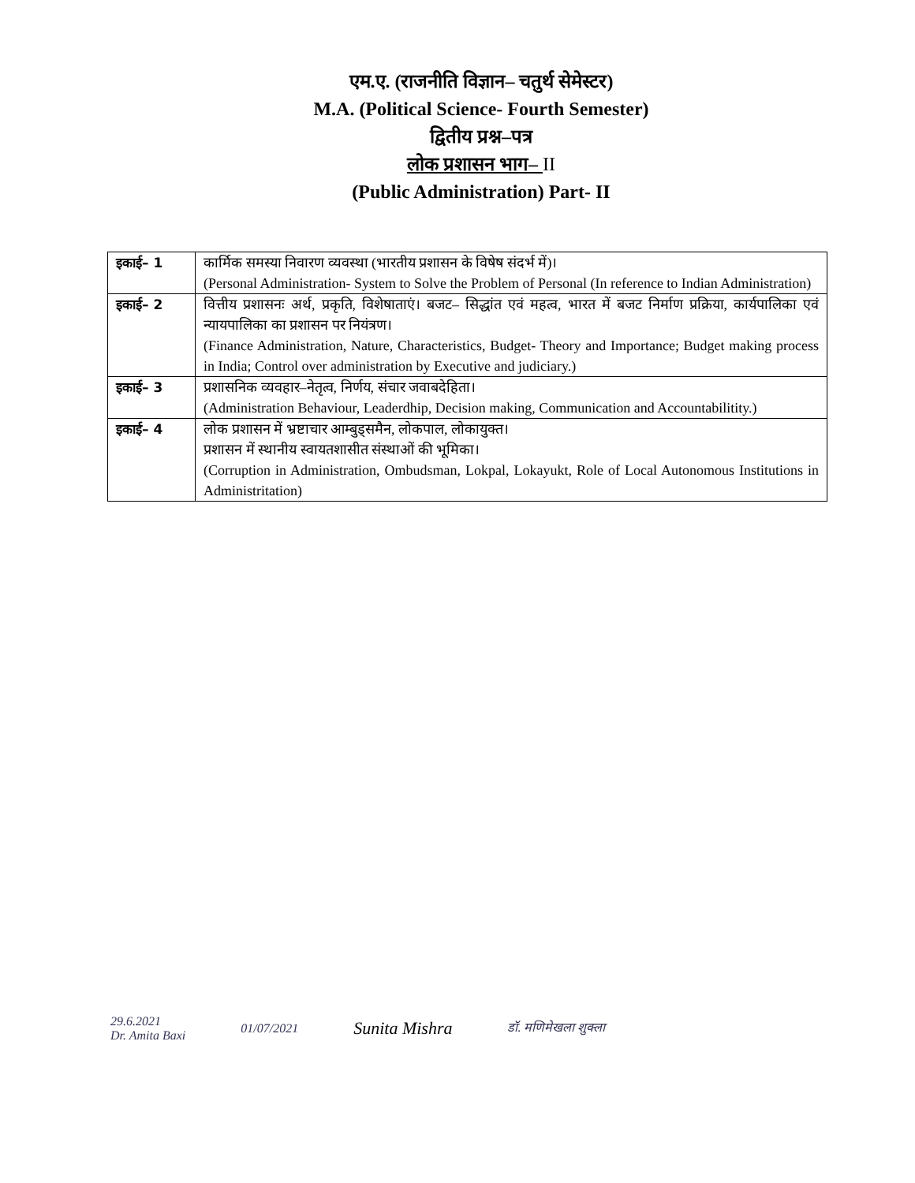एम.ए. (राजनीति विज्ञान– चतुर्थ सेमेस्टर)
M.A. (Political Science- Fourth Semester)
द्वितीय प्रश्न–पत्र
लोक प्रशासन भाग– II
(Public Administration) Part- II
| इकाई– 1 | कार्मिक समस्या निवारण व्यवस्था (भारतीय प्रशासन के विषेष संदर्भ में)। (Personal Administration- System to Solve the Problem of Personal (In reference to Indian Administration) |
| इकाई– 2 | वित्तीय प्रशासनः अर्थ, प्रकृति, विशेषाताएं। बजट– सिद्धांत एवं महत्व, भारत में बजट निर्माण प्रक्रिया, कार्यपालिका एवं न्यायपालिका का प्रशासन पर नियंत्रण। (Finance Administration, Nature, Characteristics, Budget- Theory and Importance; Budget making process in India; Control over administration by Executive and judiciary.) |
| इकाई– 3 | प्रशासनिक व्यवहार–नेतृत्व, निर्णय, संचार जवाबदेहिता। (Administration Behaviour, Leaderdhip, Decision making, Communication and Accountabilitity.) |
| इकाई– 4 | लोक प्रशासन में भ्रष्टाचार आम्बुड्समैन, लोकपाल, लोकायुक्त। प्रशासन में स्थानीय स्वायतशासीत संस्थाओं की भूमिका। (Corruption in Administration, Ombudsman, Lokpal, Lokayukt, Role of Local Autonomous Institutions in Administritation) |
29.6.2021
Dr. Amita Baxi
01/07/2021
Sunita Mishra
डॉ. मणिमेखला शुक्ला